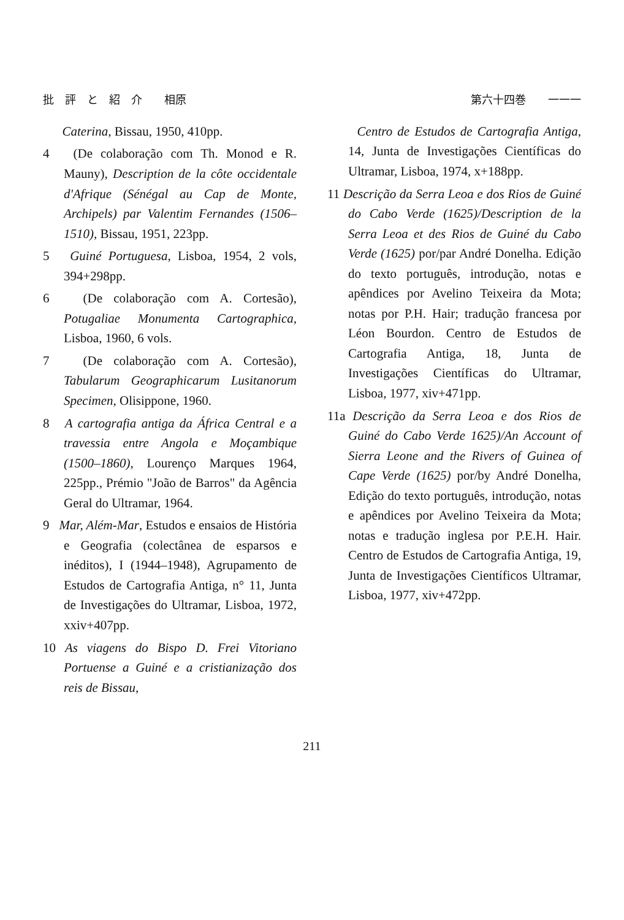批　評　と　紹　介　　相原 第六十四巻　　一一一
Caterina, Bissau, 1950, 410pp.
4 (De colaboração com Th. Monod e R. Mauny), Description de la côte occidentale d'Afrique (Sénégal au Cap de Monte, Archipels) par Valentim Fernandes (1506–1510), Bissau, 1951, 223pp.
5 Guiné Portuguesa, Lisboa, 1954, 2 vols, 394+298pp.
6 (De colaboração com A. Cortesão), Potugaliae Monumenta Cartographica, Lisboa, 1960, 6 vols.
7 (De colaboração com A. Cortesão), Tabularum Geographicarum Lusitanorum Specimen, Olisippone, 1960.
8 A cartografia antiga da África Central e a travessia entre Angola e Moçambique (1500–1860), Lourenço Marques 1964, 225pp., Prémio "João de Barros" da Agência Geral do Ultramar, 1964.
9 Mar, Além-Mar, Estudos e ensaios de História e Geografia (colectânea de esparsos e inéditos), I (1944–1948), Agrupamento de Estudos de Cartografia Antiga, n° 11, Junta de Investigações do Ultramar, Lisboa, 1972, xxiv+407pp.
10 As viagens do Bispo D. Frei Vitoriano Portuense a Guiné e a cristianização dos reis de Bissau,
Centro de Estudos de Cartografia Antiga, 14, Junta de Investigações Científicas do Ultramar, Lisboa, 1974, x+188pp.
11 Descrição da Serra Leoa e dos Rios de Guiné do Cabo Verde (1625)/Description de la Serra Leoa et des Rios de Guiné du Cabo Verde (1625) por/par André Donelha. Edição do texto português, introdução, notas e apêndices por Avelino Teixeira da Mota; notas por P.H. Hair; tradução francesa por Léon Bourdon. Centro de Estudos de Cartografia Antiga, 18, Junta de Investigações Científicas do Ultramar, Lisboa, 1977, xiv+471pp.
11a Descrição da Serra Leoa e dos Rios de Guiné do Cabo Verde 1625)/An Account of Sierra Leone and the Rivers of Guinea of Cape Verde (1625) por/by André Donelha, Edição do texto português, introdução, notas e apêndices por Avelino Teixeira da Mota; notas e tradução inglesa por P.E.H. Hair. Centro de Estudos de Cartografia Antiga, 19, Junta de Investigações Científicos Ultramar, Lisboa, 1977, xiv+472pp.
211